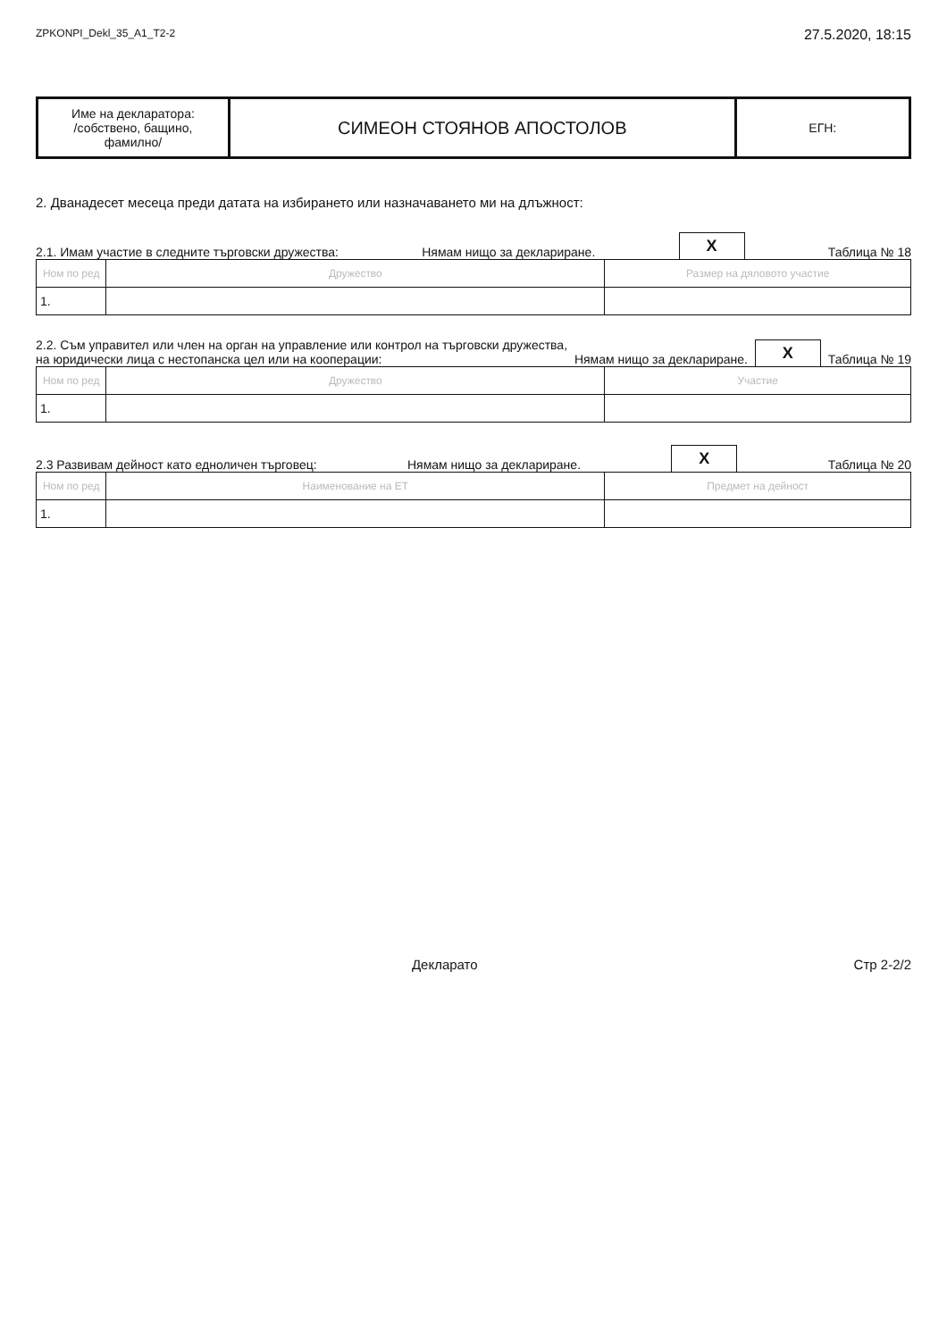ZPKONPI_Dekl_35_A1_T2-2 27.5.2020, 18:15
| Име на декларатора: /собствено, бащино, фамилно/ | СИМЕОН СТОЯНОВ АПОСТОЛОВ | ЕГН: |
2. Дванадесет месеца преди датата на избирането или назначаването ми на длъжност:
2.1. Имам участие в следните търговски дружества: Нямам нищо за деклариране. X Таблица № 18
| Ном по ред | Дружество | Размер на дяловото участие |
| --- | --- | --- |
| 1. | | |
2.2. Съм управител или член на орган на управление или контрол на търговски дружества,
на юридически лица с нестопанска цел или на кооперации: Нямам нищо за деклариране. X Таблица № 19
| Ном по ред | Дружество | Участие |
| --- | --- | --- |
| 1. | | |
2.3 Развивам дейност като едноличен търговец: Нямам нищо за деклариране. X Таблица № 20
| Ном по ред | Наименование на ЕТ | Предмет на дейност |
| --- | --- | --- |
| 1. | | |
Декларато Стр 2-2/2